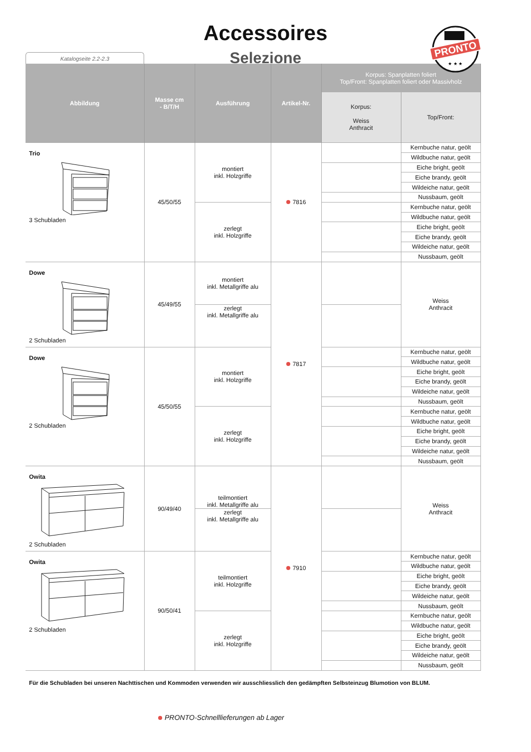Accessoires
Selezione
Katalogseite 2.2-2.3
PRONTO
★ ★ ★
| Abbildung | Masse cm - B/T/H | Ausführung | Artikel-Nr. | Korpus: Spanplatten foliert Top/Front: Spanplatten foliert oder Massivholz | |
| --- | --- | --- | --- | --- | --- |
| | | | | Korpus: Weiss Anthracit | Top/Front: |
| Trio 3 Schubladen | 45/50/55 | montiert inkl. Holzgriffe | 7816 | | Kernbuche natur, geölt |
| | | | | | Wildbuche natur, geölt |
| | | | | | Eiche bright, geölt |
| | | | | | Eiche brandy, geölt |
| | | | | | Wildeiche natur, geölt |
| | | | | | Nussbaum, geölt |
| | | zerlegt inkl. Holzgriffe | | | Kernbuche natur, geölt |
| | | | | | Wildbuche natur, geölt |
| | | | | | Eiche bright, geölt |
| | | | | | Eiche brandy, geölt |
| | | | | | Wildeiche natur, geölt |
| | | | | | Nussbaum, geölt |
| Dowe 2 Schubladen | 45/49/55 | montiert inkl. Metallgriffe alu | 7817 | | Weiss Anthracit |
| | | zerlegt inkl. Metallgriffe alu | | | |
| Dowe 2 Schubladen | 45/50/55 | montiert inkl. Holzgriffe | | | Kernbuche natur, geölt |
| | | | | | Wildbuche natur, geölt |
| | | | | | Eiche bright, geölt |
| | | | | | Eiche brandy, geölt |
| | | | | | Wildeiche natur, geölt |
| | | | | | Nussbaum, geölt |
| | | zerlegt inkl. Holzgriffe | | | Kernbuche natur, geölt |
| | | | | | Wildbuche natur, geölt |
| | | | | | Eiche bright, geölt |
| | | | | | Eiche brandy, geölt |
| | | | | | Wildeiche natur, geölt |
| | | | | | Nussbaum, geölt |
| Owita 2 Schubladen | 90/49/40 | teilmontiert inkl. Metallgriffe alu | 7910 | | Weiss Anthracit |
| | | zerlegt inkl. Metallgriffe alu | | | |
| Owita 2 Schubladen | 90/50/41 | teilmontiert inkl. Holzgriffe | | | Kernbuche natur, geölt |
| | | | | | Wildbuche natur, geölt |
| | | | | | Eiche bright, geölt |
| | | | | | Eiche brandy, geölt |
| | | | | | Wildeiche natur, geölt |
| | | | | | Nussbaum, geölt |
| | | zerlegt inkl. Holzgriffe | | | Kernbuche natur, geölt |
| | | | | | Wildbuche natur, geölt |
| | | | | | Eiche bright, geölt |
| | | | | | Eiche brandy, geölt |
| | | | | | Wildeiche natur, geölt |
| | | | | | Nussbaum, geölt |
Für die Schubladen bei unseren Nachttischen und Kommoden verwenden wir ausschliesslich den gedämpften Selbsteinzug Blumotion von BLUM.
PRONTO-Schnelllieferungen ab Lager